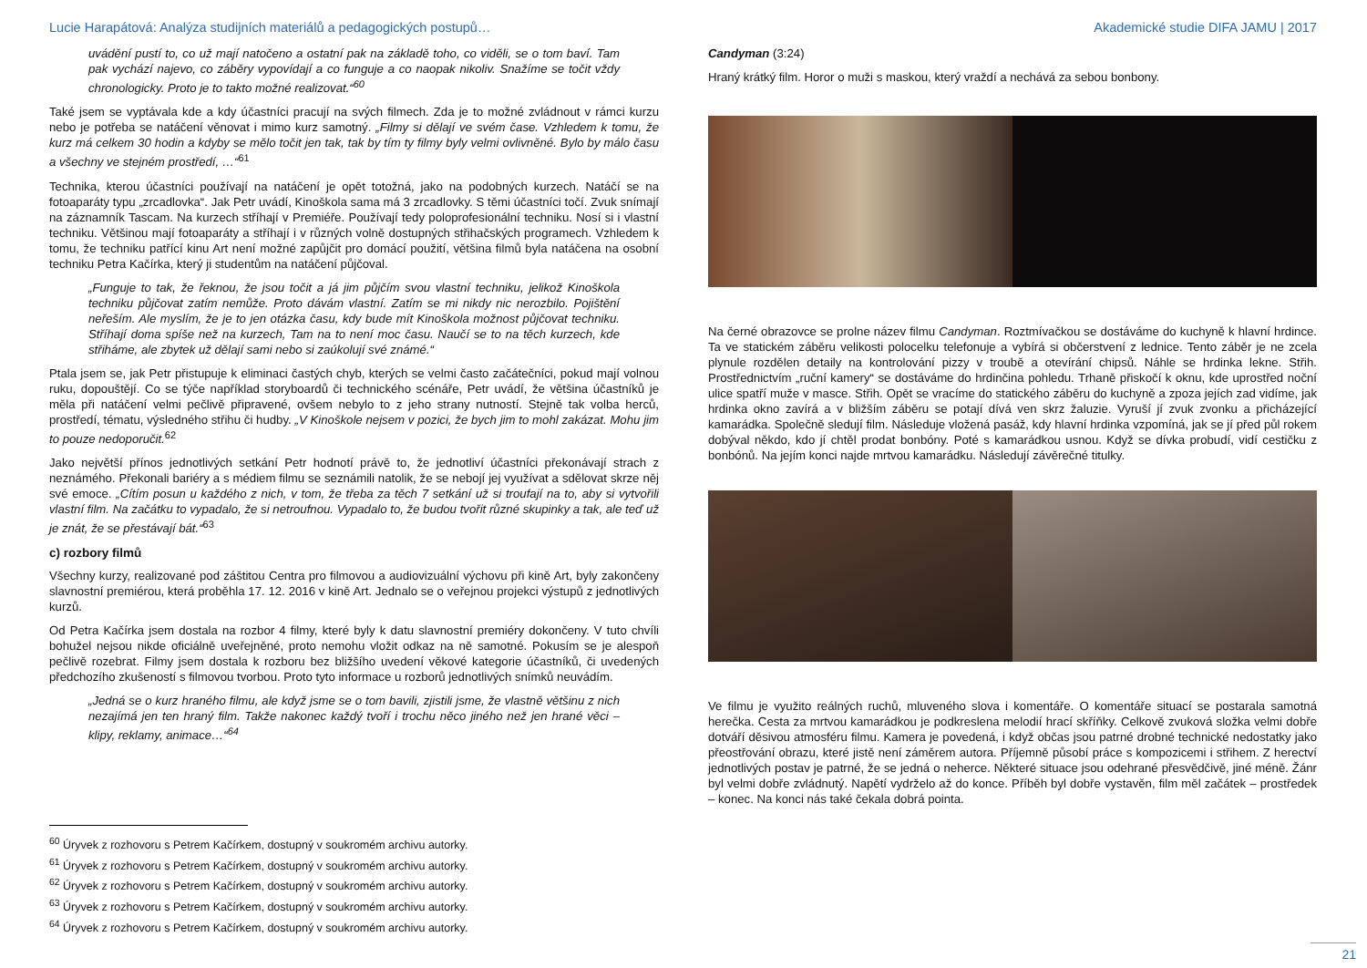Lucie Harapátová: Analýza studijních materiálů a pedagogických postupů… Akademické studie DIFA JAMU | 2017
uvádění pustí to, co už mají natočeno a ostatní pak na základě toho, co viděli, se o tom baví. Tam pak vychází najevo, co záběry vypovídají a co funguje a co naopak nikoliv. Snažíme se točit vždy chronologicky. Proto je to takto možné realizovat.“<sup>60</sup>
Také jsem se vyptávala kde a kdy účastníci pracují na svých filmech. Zda je to možné zvládnout v rámci kurzu nebo je potřeba se natáčení věnovat i mimo kurz samotný. „Filmy si dělají ve svém čase. Vzhledem k tomu, že kurz má celkem 30 hodin a kdyby se mělo točit jen tak, tak by tím ty filmy byly velmi ovlivněné. Bylo by málo času a všechny ve stejném prostředí, …“<sup>61</sup>
Technika, kterou účastníci používají na natáčení je opět totožná, jako na podobných kurzech. Natáčí se na fotoaparáty typu „zrcadlovka“. Jak Petr uvádí, Kinoškola sama má 3 zrcadlovky. S těmi účastníci točí. Zvuk snímají na záznamník Tascam. Na kurzech stříhají v Premiéře. Používají tedy poloprofesionální techniku. Nosí si i vlastní techniku. Většinou mají fotoaparáty a stříhají i v různých volně dostupných střihačských programech. Vzhledem k tomu, že techniku patřící kinu Art není možné zapůjčit pro domácí použití, většina filmů byla natáčena na osobní techniku Petra Kačírka, který ji studentům na natáčení půjčoval.
„Funguje to tak, že řeknou, že jsou točit a já jim půjčím svou vlastní techniku, jelikož Kinoškola techniku půjčovat zatím nemůže. Proto dávám vlastní. Zatím se mi nikdy nic nerozbilo. Pojištění neřeším. Ale myslím, že je to jen otázka času, kdy bude mít Kinoškola možnost půjčovat techniku. Stříhají doma spíše než na kurzech, Tam na to není moc času. Naučí se to na těch kurzech, kde střiháme, ale zbytek už dělají sami nebo si zaúkolují své známé.“
Ptala jsem se, jak Petr přistupuje k eliminaci častých chyb, kterých se velmi často začátečníci, pokud mají volnou ruku, dopouštějí. Co se týče například storyboardů či technického scénáře, Petr uvádí, že většina účastníků je měla při natáčení velmi pečlivě připravené, ovšem nebylo to z jeho strany nutností. Stejně tak volba herců, prostředí, tématu, výsledného střihu či hudby. „V Kinoškole nejsem v pozici, že bych jim to mohl zakázat. Mohu jim to pouze nedoporučit.<sup>62</sup>
Jako největší přínos jednotlivých setkání Petr hodnotí právě to, že jednotliví účastníci překonávají strach z neznámého. Překonali bariéry a s médiem filmu se seznámili natolik, že se nebojí jej využívat a sdělovat skrze něj své emoce. „Cítím posun u každého z nich, v tom, že třeba za těch 7 setkání už si troufají na to, aby si vytvořili vlastní film. Na začátku to vypadalo, že si netroufnou. Vypadalo to, že budou tvořit různé skupinky a tak, ale teď už je znát, že se přestávají bát.“<sup>63</sup>
c) rozbory filmů
Všechny kurzy, realizované pod záštitou Centra pro filmovou a audiovizuální výchovu při kině Art, byly zakončeny slavnostní premiérou, která proběhla 17. 12. 2016 v kině Art. Jednalo se o veřejnou projekci výstupů z jednotlivých kurzů.
Od Petra Kačírka jsem dostala na rozbor 4 filmy, které byly k datu slavnostní premiéry dokončeny. V tuto chvíli bohužel nejsou nikde oficiálně uveřejněné, proto nemohu vložit odkaz na ně samotné. Pokusím se je alespoň pečlivě rozebrat. Filmy jsem dostala k rozboru bez bližšího uvedení věkové kategorie účastníků, či uvedených předchozího zkušeností s filmovou tvorbou. Proto tyto informace u rozborů jednotlivých snímků neuvádím.
„Jedná se o kurz hraného filmu, ale když jsme se o tom bavili, zjistili jsme, že vlastně většinu z nich nezajímá jen ten hraný film. Takže nakonec každý tvoří i trochu něco jiného než jen hrané věci – klipy, reklamy, animace…“<sup>64</sup>
<sup>60</sup> Úryvek z rozhovoru s Petrem Kačírkem, dostupný v soukromém archivu autorky.
<sup>61</sup> Úryvek z rozhovoru s Petrem Kačírkem, dostupný v soukromém archivu autorky.
<sup>62</sup> Úryvek z rozhovoru s Petrem Kačírkem, dostupný v soukromém archivu autorky.
<sup>63</sup> Úryvek z rozhovoru s Petrem Kačírkem, dostupný v soukromém archivu autorky.
<sup>64</sup> Úryvek z rozhovoru s Petrem Kačírkem, dostupný v soukromém archivu autorky.
Candyman (3:24)
Hraný krátký film. Horor o muži s maskou, který vraždí a nechává za sebou bonbony.
Na černé obrazovce se prolne název filmu Candyman. Roztmívačkou se dostáváme do kuchyně k hlavní hrdince. Ta ve statickém záběru velikosti polocelku telefonuje a vybírá si občerstvení z lednice. Tento záběr je ne zcela plynule rozdělen detaily na kontrolování pizzy v troubě a otevírání chipsů. Náhle se hrdinka lekne. Střih. Prostřednictvím „ruční kamery“ se dostáváme do hrdinčina pohledu. Trhaně přiskočí k oknu, kde uprostřed noční ulice spatří muže v masce. Střih. Opět se vracíme do statického záběru do kuchyně a zpoza jejích zad vidíme, jak hrdinka okno zavírá a v bližším záběru se potají dívá ven skrz žaluzie. Vyruší jí zvuk zvonku a přicházející kamarádka. Společně sledují film. Následuje vložená pasáž, kdy hlavní hrdinka vzpomíná, jak se jí před půl rokem dobýval někdo, kdo jí chtěl prodat bonbóny. Poté s kamarádkou usnou. Když se dívka probudí, vidí cestičku z bonbónů. Na jejím konci najde mrtvou kamarádku. Následují závěrečné titulky.
Ve filmu je využito reálných ruchů, mluveného slova i komentáře. O komentáře situací se postarala samotná herečka. Cesta za mrtvou kamarádkou je podkreslena melodií hrací skříňky. Celkově zvuková složka velmi dobře dotváří děsivou atmosféru filmu. Kamera je povedená, i když občas jsou patrné drobné technické nedostatky jako přeostřování obrazu, které jistě není záměrem autora. Příjemně působí práce s kompozicemi i střihem. Z herectví jednotlivých postav je patrné, že se jedná o neherce. Některé situace jsou odehrané přesvědčivě, jiné méně. Žánr byl velmi dobře zvládnutý. Napětí vydrželo až do konce. Příběh byl dobře vystavěn, film měl začátek – prostředek – konec. Na konci nás také čekala dobrá pointa.
21